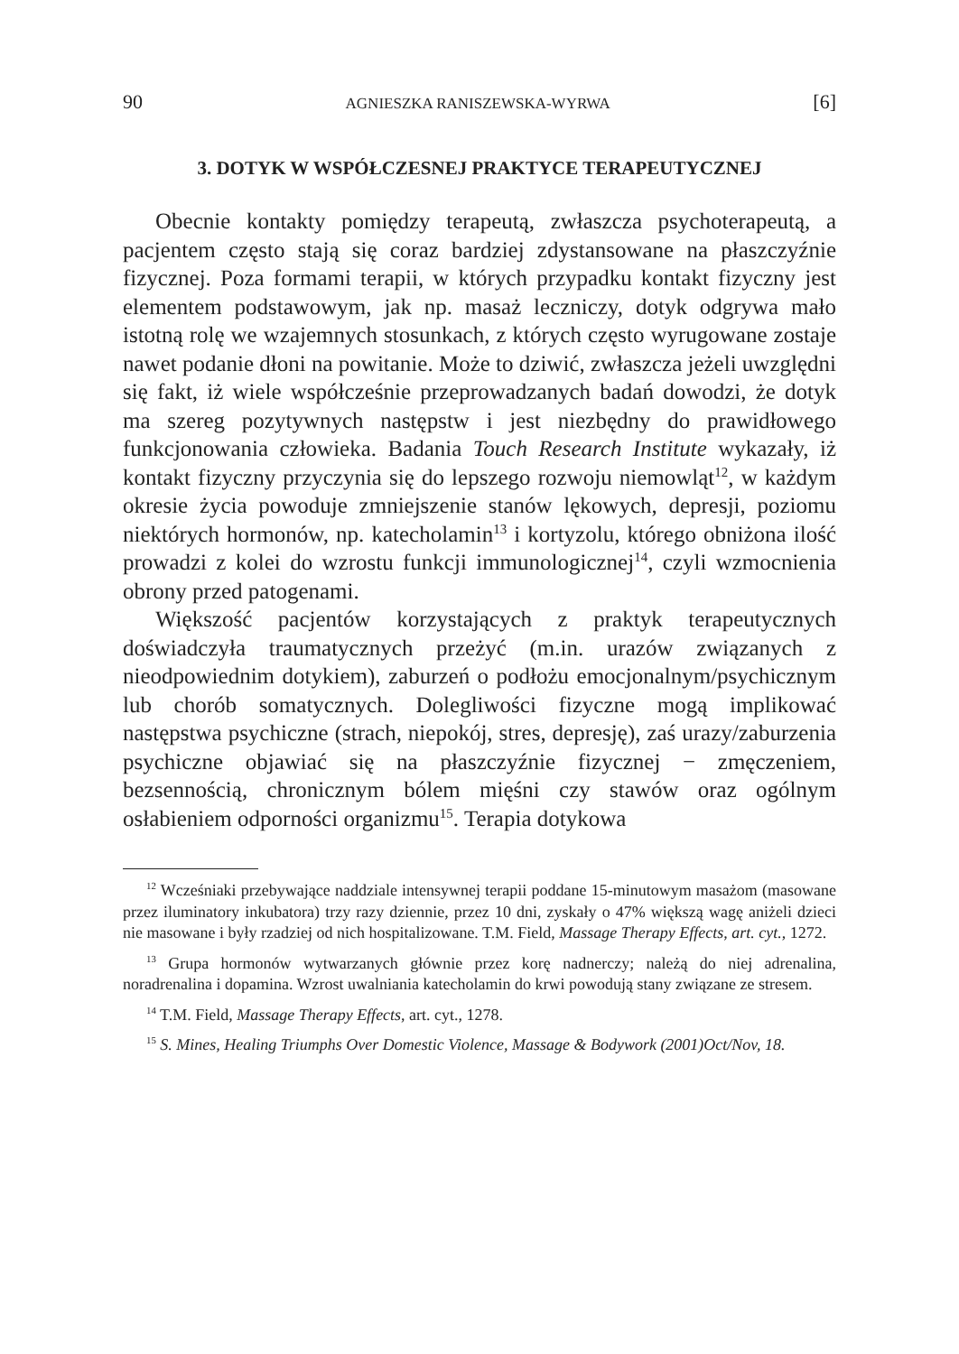90 AGNIESZKA RANISZEWSKA-WYRWA [6]
3. DOTYK W WSPÓŁCZESNEJ PRAKTYCE TERAPEUTYCZNEJ
Obecnie kontakty pomiędzy terapeutą, zwłaszcza psychoterapeutą, a pacjentem często stają się coraz bardziej zdystansowane na płaszczyźnie fizycznej. Poza formami terapii, w których przypadku kontakt fizyczny jest elementem podstawowym, jak np. masaż leczniczy, dotyk odgrywa mało istotną rolę we wzajemnych stosunkach, z których często wyrugowane zostaje nawet podanie dłoni na powitanie. Może to dziwić, zwłaszcza jeżeli uwzględni się fakt, iż wiele współcześnie przeprowadzanych badań dowodzi, że dotyk ma szereg pozytywnych następstw i jest niezbędny do prawidłowego funkcjonowania człowieka. Badania Touch Research Institute wykazały, iż kontakt fizyczny przyczynia się do lepszego rozwoju niemowląt<sup>12</sup>, w każdym okresie życia powoduje zmniejszenie stanów lękowych, depresji, poziomu niektórych hormonów, np. katecholamin<sup>13</sup> i kortyzolu, którego obniżona ilość prowadzi z kolei do wzrostu funkcji immunologicznej<sup>14</sup>, czyli wzmocnienia obrony przed patogenami.
Większość pacjentów korzystających z praktyk terapeutycznych doświadczyła traumatycznych przeżyć (m.in. urazów związanych z nieodpowiednim dotykiem), zaburzeń o podłożu emocjonalnym/psychicznym lub chorób somatycznych. Dolegliwości fizyczne mogą implikować następstwa psychiczne (strach, niepokój, stres, depresję), zaś urazy/zaburzenia psychiczne objawiać się na płaszczyźnie fizycznej − zmęczeniem, bezsennością, chronicznym bólem mięśni czy stawów oraz ogólnym osłabieniem odporności organizmu<sup>15</sup>. Terapia dotykowa
<sup>12</sup> Wcześniaki przebywające naddziale intensywnej terapii poddane 15-minutowym masażom (masowane przez iluminatory inkubatora) trzy razy dziennie, przez 10 dni, zyskały o 47% większą wagę aniżeli dzieci nie masowane i były rzadziej od nich hospitalizowane. T.M. Field, Massage Therapy Effects, art. cyt., 1272.
<sup>13</sup> Grupa hormonów wytwarzanych głównie przez korę nadnerczy; należą do niej adrenalina, noradrenalina i dopamina. Wzrost uwalniania katecholamin do krwi powodują stany związane ze stresem.
<sup>14</sup> T.M. Field, Massage Therapy Effects, art. cyt., 1278.
<sup>15</sup> S. Mines, Healing Triumphs Over Domestic Violence, Massage & Bodywork (2001)Oct/Nov, 18.